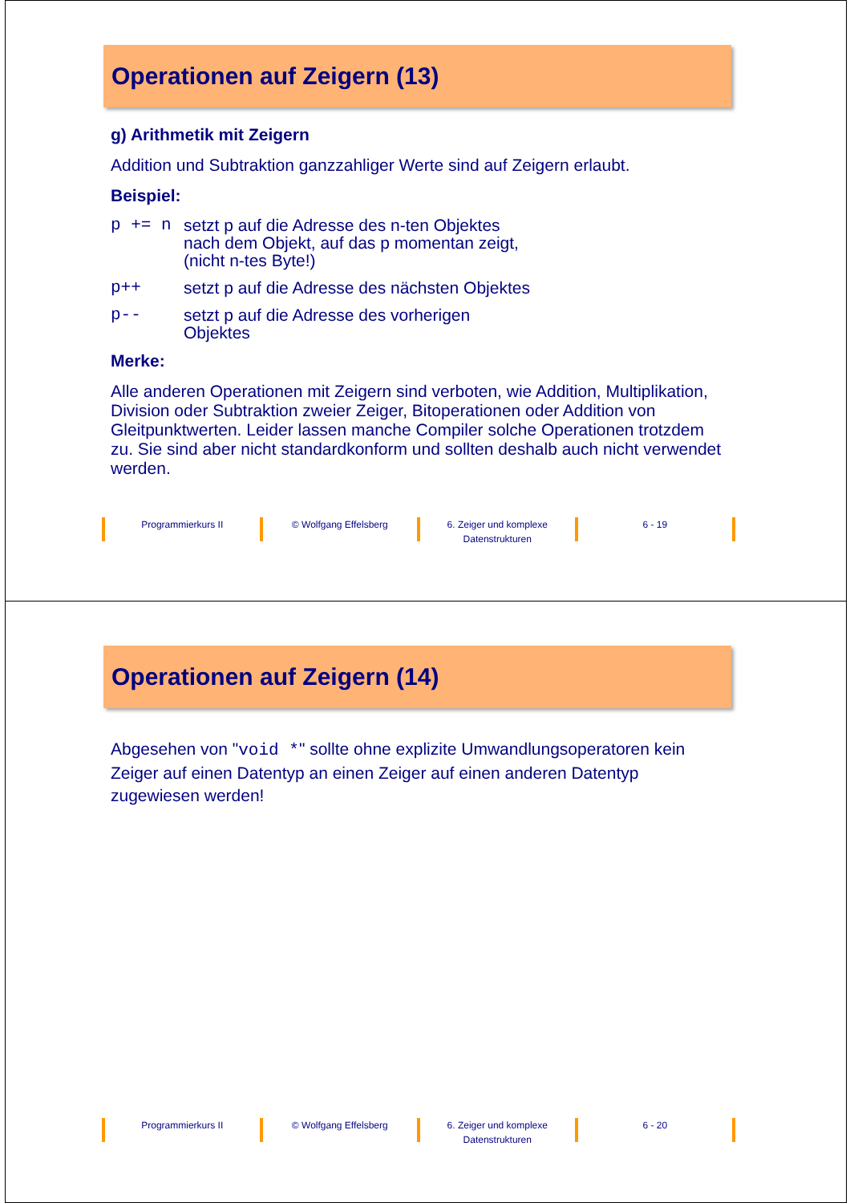Operationen auf Zeigern (13)
g) Arithmetik mit Zeigern
Addition und Subtraktion ganzzahliger Werte sind auf Zeigern erlaubt.
Beispiel:
p += n setzt p auf die Adresse des n-ten Objektes
nach dem Objekt, auf das p momentan zeigt,
(nicht n-tes Byte!)
p++ setzt p auf die Adresse des nächsten Objektes
p-- setzt p auf die Adresse des vorherigen
Objektes
Merke:
Alle anderen Operationen mit Zeigern sind verboten, wie Addition, Multiplikation, Division oder Subtraktion zweier Zeiger, Bitoperationen oder Addition von Gleitpunktwerten. Leider lassen manche Compiler solche Operationen trotzdem zu. Sie sind aber nicht standardkonform und sollten deshalb auch nicht verwendet werden.
Programmierkurs II © Wolfgang Effelsberg 6. Zeiger und komplexe
Datenstrukturen
6 - 19
Operationen auf Zeigern (14)
Abgesehen von "void *" sollte ohne explizite Umwandlungsoperatoren kein Zeiger auf einen Datentyp an einen Zeiger auf einen anderen Datentyp zugewiesen werden!
Programmierkurs II © Wolfgang Effelsberg 6. Zeiger und komplexe
Datenstrukturen
6 - 20